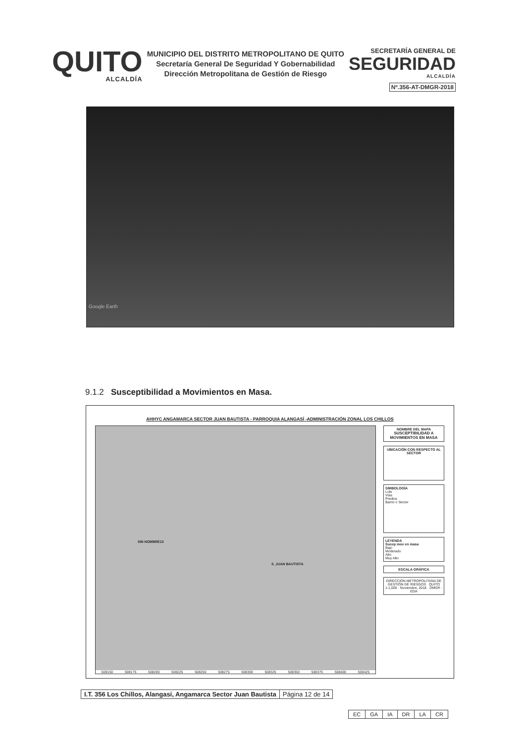QUITO
ALCALDÍA
MUNICIPIO DEL DISTRITO METROPOLITANO DE QUITO
Secretaría General De Seguridad Y Gobernabilidad
Dirección Metropolitana de Gestión de Riesgo
SECRETARÍA GENERAL DE
SEGURIDAD
ALCALDÍA
Nº.356-AT-DMGR-2018
Google Earth
9.1.2 Susceptibilidad a Movimientos en Masa.
AHHYC ANGAMARCA SECTOR JUAN BAUTISTA - PARROQUIA ALANGASÍ -ADMINISTRACIÓN ZONAL LOS CHILLOS
SIN NOMBRE13
S_JUAN BAUTISTA
508150 508175 508200 508225 508250 508275 508300 508325 508350 508375 508400 508425
NOMBRE DEL MAPA
SUSCEPTIBILIDAD A MOVIMIENTOS EN MASA
UBICACIÓN CON RESPECTO AL SECTOR
SIMBOLOGÍA
Lote
Vías
Predios
Barrio o Sector
LEYENDA
Sucep mov en masa
Bajo
Moderado
Alto
Muy Alto
ESCALA GRÁFICA
DIRECCIÓN METROPOLITANA DE GESTIÓN DE RIESGOS QUITO
1:1,000 · Noviembre, 2018 · DMGR - EDA
| I.T. 356 Los Chillos, Alangasí, Angamarca Sector Juan Bautista | Página 12 de 14 |
| EC | GA | IA | DR | LA | CR |